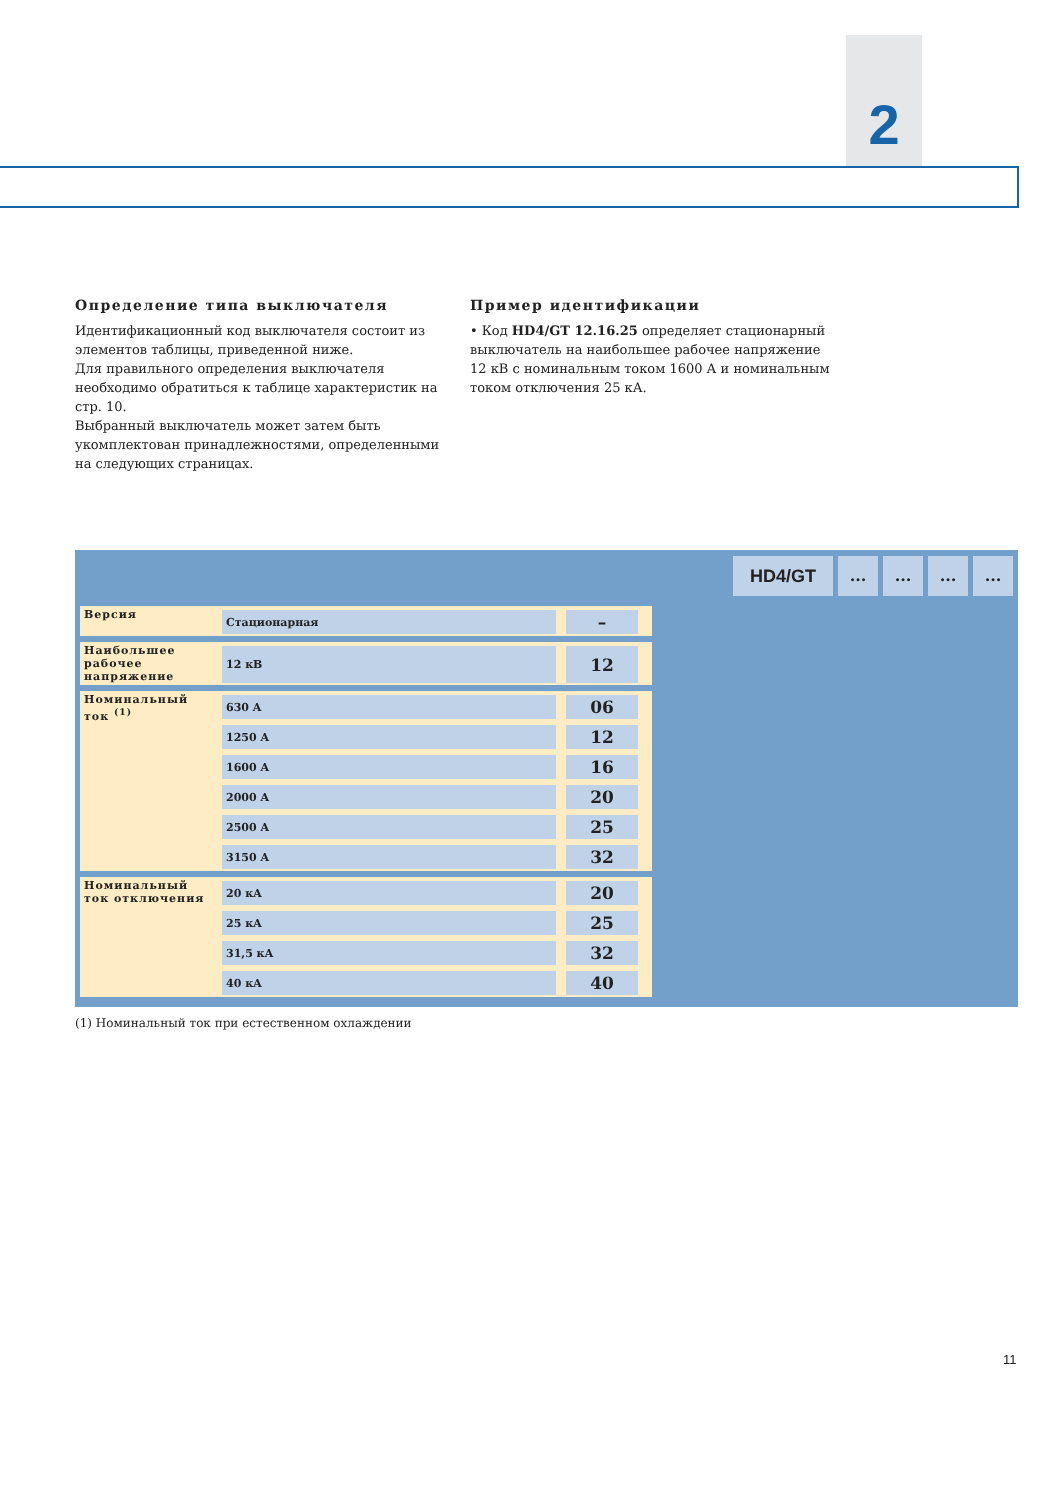2
Определение типа выключателя
Идентификационный код выключателя состоит из элементов таблицы, приведенной ниже.
Для правильного определения выключателя необходимо обратиться к таблице характеристик на стр. 10.
Выбранный выключатель может затем быть укомплектован принадлежностями, определенными на следующих страницах.
Пример идентификации
• Код HD4/GT 12.16.25 определяет стационарный выключатель на наибольшее рабочее напряжение 12 кВ с номинальным током 1600 А и номинальным током отключения 25 кА.
HD4/GT ... ... ... ...
| Версия | Стационарная | – |
| Наибольшее рабочее напряжение | 12 кВ | 12 |
| Номинальный ток <sup>(1)</sup> | 630 A | 06 |
| | 1250 A | 12 |
| | 1600 A | 16 |
| | 2000 A | 20 |
| | 2500 A | 25 |
| | 3150 A | 32 |
| Номинальный ток отключения | 20 кА | 20 |
| | 25 кА | 25 |
| | 31,5 кА | 32 |
| | 40 кА | 40 |
(1) Номинальный ток при естественном охлаждении
11